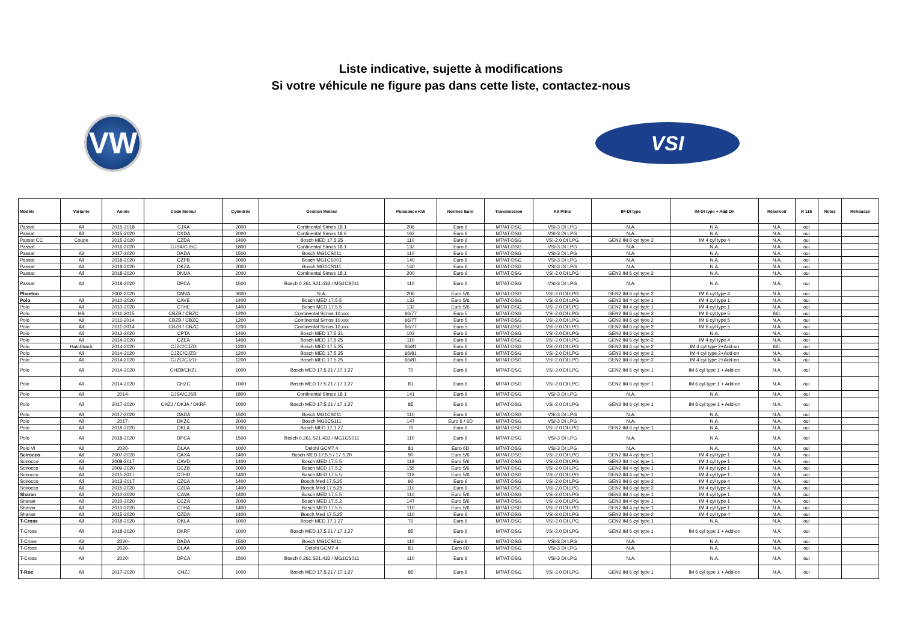Liste indicative, sujette à modifications
Si votre véhicule ne figure pas dans cette liste, contactez-nous
VW
VSI
| Modèle | Variante | Année | Code Moteur | Cylindrée | Gestion Moteur | Puissance KW | Normes Euro | Transmission | Kit Prins | IM-DI type | IM-DI type + Add On | Réservoir | R 115 | Notes | Réhausse |
| --- | --- | --- | --- | --- | --- | --- | --- | --- | --- | --- | --- | --- | --- | --- | --- |
| Passat | All | 2015-2018 | CJXA | 2000 | Continental Simos 18.1 | 206 | Euro 6 | MT/AT-DSG | VSI-3 DI LPG | N.A. | N.A. | N.A. | oui | | |
| Passat | All | 2015-2020 | CXDA | 2000 | Continental Simos 18.6 | 162 | Euro 6 | MT/AT-DSG | VSI-3 DI LPG | N.A. | N.A. | N.A. | oui | | |
| Passat CC | Coupe | 2015-2020 | CZDA | 1400 | Bosch MED 17.5.25 | 110 | Euro 6 | MT/AT-DSG | VSI-2.0 DI LPG | GEN2 IM 6 cyl type 2 | IM 4 cyl type 4 | N.A. | oui | | |
| Passat | | 2016-2020 | CJSA/CJSC | 1800 | Continental Simos 18.1 | 132 | Euro 6 | MT/AT-DSG | VSI-3 DI LPG | N.A. | N.A. | N.A. | oui | | |
| Passat | All | 2017-2020 | DADA | 1500 | Bosch MG1CS011 | 110 | Euro 6 | MT/AT-DSG | VSI-3 DI LPG | N.A. | N.A. | N.A. | oui | | |
| Passat | All | 2018-2020 | CZPB | 2000 | Bosch MG1CS001 | 140 | Euro 6 | MT/AT-DSG | VSI-3 DI LPG | N.A. | N.A. | N.A. | oui | | |
| Passat | All | 2018-2020 | DKZA | 2000 | Bosch MG1CS111 | 140 | Euro 6 | MT/AT-DSG | VSI-3 DI LPG | N.A. | N.A. | N.A. | oui | | |
| Passat | All | 2018-2020 | DNUA | 2000 | Continental Simos 18.1 | 200 | Euro 6 | MT/AT-DSG | VSI-2.0 DI LPG | GEN2 IM 6 cyl type 2 | N.A. | N.A. | oui | | |
| Passat | All | 2018-2020 | DPCA | 1500 | Bosch 0.261.S21.433 / MG1CS011 | 110 | Euro 6 | MT/AT-DSG | VSI-3 DI LPG | N.A. | N.A. | N.A. | oui | | |
| Phaeton | | 2002-2020 | CMVA | 3600 | N.A. | 206 | Euro 5/6 | MT/AT-DSG | VSI-2.0 DI LPG | GEN2 IM 6 cyl type 2 | IM 6 cyl type 4 | N.A. | oui | | |
| Polo | All | 2010-2020 | CAVE | 1400 | Bosch MED 17.5.5 | 132 | Euro 5/6 | MT/AT-DSG | VSI-2.0 DI LPG | GEN2 IM 4 cyl type 1 | IM 4 cyl type 1 | N.A. | oui | | |
| Polo | All | 2010-2020 | CTHE | 1400 | Bosch MED 17.5.5 | 132 | Euro 5/6 | MT/AT-DSG | VSI-2.0 DI LPG | GEN2 IM 4 cyl type 1 | IM 4 cyl type 1 | N.A. | oui | | |
| Polo | HB | 2011-2015 | CBZB / CBZC | 1200 | Continental Simos 10.xxx | 66/77 | Euro 5 | MT/AT-DSG | VSI-2.0 DI LPG | GEN2 IM 6 cyl type 2 | IM 6 cyl type 5 | 66L | oui | | |
| Polo | All | 2011-2014 | CBZB / CBZC | 1200 | Continental Simos 10.xxx | 66/77 | Euro 5 | MT/AT-DSG | VSI-2.0 DI LPG | GEN2 IM 6 cyl type 2 | IM 6 cyl type 5 | N.A. | oui | | |
| Polo | All | 2011-2014 | CBZB / CBZC | 1200 | Continental Simos 10.xxx | 66/77 | Euro 5 | MT/AT-DSG | VSI-2.0 DI LPG | GEN2 IM 6 cyl type 2 | IM 6 cyl type 5 | N.A. | oui | | |
| Polo | All | 2012-2020 | CPTA | 1400 | Bosch MED 17.5.21 | 103 | Euro 6 | MT/AT-DSG | VSI-2.0 DI LPG | GEN2 IM 6 cyl type 2 | N.A. | N.A. | oui | | |
| Polo | All | 2014-2020 | CZEA | 1400 | Bosch MED 17.5.25 | 110 | Euro 6 | MT/AT-DSG | VSI-2.0 DI LPG | GEN2 IM 6 cyl type 2 | IM 4 cyl type 4 | N.A. | oui | | |
| Polo | Hatchback | 2014-2020 | CJZC/CJZD | 1200 | Bosch MED 17.5.25 | 66/81 | Euro 6 | MT/AT-DSG | VSI-2.0 DI LPG | GEN2 IM 6 cyl type 2 | IM 4 cyl type 2+Add-on | 66L | oui | | |
| Polo | All | 2014-2020 | CJZC/CJZD | 1200 | Bosch MED 17.5.25 | 66/81 | Euro 6 | MT/AT-DSG | VSI-2.0 DI LPG | GEN2 IM 6 cyl type 2 | IM 4 cyl type 2+Add-on | N.A. | oui | | |
| Polo | All | 2014-2020 | CJZC/CJZD | 1200 | Bosch MED 17.5.25 | 66/81 | Euro 6 | MT/AT-DSG | VSI-2.0 DI LPG | GEN2 IM 6 cyl type 2 | IM 4 cyl type 2+Add-on | N.A. | oui | | |
| Polo | All | 2014-2020 | CHZB/CHZL | 1000 | Bosch MED 17.5.21 / 17.1.27 | 70 | Euro 6 | MT/AT-DSG | VSI-2.0 DI LPG | GEN2 IM 6 cyl type 1 | IM 6 cyl type 1 + Add-on | N.A. | oui | | |
| Polo | All | 2014-2020 | CHZC | 1000 | Bosch MED 17.5.21 / 17.1.27 | 81 | Euro 6 | MT/AT-DSG | VSI-2.0 DI LPG | GEN2 IM 6 cyl type 1 | IM 6 cyl type 1 + Add-on | N.A. | oui | | |
| Polo | All | 2014- | CJSA/CJSB | 1800 | Continental Simos 18.1 | 141 | Euro 6 | MT/AT-DSG | VSI-3 DI LPG | N.A. | N.A. | N.A. | oui | | |
| Polo | All | 2017-2020 | CHZJ / DKJA / DKRF | 1000 | Bosch MED 17.5.21 / 17.1.27 | 85 | Euro 6 | MT/AT-DSG | VSI-2.0 DI LPG | GEN2 IM 6 cyl type 1 | IM 6 cyl type 1 + Add-on | N.A. | oui | | |
| Polo | All | 2017-2020 | DADA | 1500 | Bosch MG1CS011 | 110 | Euro 6 | MT/AT-DSG | VSI-3 DI LPG | N.A. | N.A. | N.A. | oui | | |
| Polo | All | 2017- | DKZC | 2000 | Bosch MG1CS111 | 147 | Euro 6 / 6D | MT/AT-DSG | VSI-3 DI LPG | N.A. | N.A. | N.A. | oui | | |
| Polo | All | 2018-2020 | DKLA | 1000 | Bosch MED 17.1.27 | 70 | Euro 6 | MT/AT-DSG | VSI-2.0 DI LPG | GEN2 IM 6 cyl type 1 | N.A. | N.A. | oui | | |
| Polo | All | 2018-2020 | DPCA | 1500 | Bosch 0.261.S21.433 / MG1CS011 | 110 | Euro 6 | MT/AT-DSG | VSI-3 DI LPG | N.A. | N.A. | N.A. | oui | | |
| Polo VI | All | 2020- | DLAA | 1000 | Delphi GCM7.4 | 81 | Euro 6D | MT/AT-DSG | VSI-3 DI LPG | N.A. | N.A. | N.A. | oui | | |
| Scirocco | All | 2007-2020 | CAXA | 1400 | Bosch MED 17.5.5 / 17.5.20 | 90 | Euro 5/6 | MT/AT-DSG | VSI-2.0 DI LPG | GEN2 IM 4 cyl type 1 | IM 4 cyl type 1 | N.A. | oui | | |
| Scirocco | All | 2008-2017 | CAVD | 1400 | Bosch MED 17.5.5 | 118 | Euro 5/6 | MT/AT-DSG | VSI-2.0 DI LPG | GEN2 IM 4 cyl type 1 | IM 4 cyl type 1 | N.A. | oui | | |
| Scirocco | All | 2009-2020 | CCZB | 2000 | Bosch MED 17.5.2 | 155 | Euro 5/6 | MT/AT-DSG | VSI-2.0 DI LPG | GEN2 IM 4 cyl type 1 | IM 4 cyl type 1 | N.A. | oui | | |
| Scirocco | All | 2011-2017 | CTHD | 1400 | Bosch MED 17.5.5 | 118 | Euro 5/6 | MT/AT-DSG | VSI-2.0 DI LPG | GEN2 IM 4 cyl type 1 | IM 4 cyl type 1 | N.A. | oui | | |
| Scirocco | All | 2013-2017 | CZCA | 1400 | Bosch Med 17.5.25 | 92 | Euro 6 | MT/AT-DSG | VSI-2.0 DI LPG | GEN2 IM 6 cyl type 2 | IM 4 cyl type 4 | N.A. | oui | | |
| Scirocco | All | 2015-2020 | CZDA | 1400 | Bosch Med 17.5.25 | 110 | Euro 6 | MT/AT-DSG | VSI-2.0 DI LPG | GEN2 IM 6 cyl type 2 | IM 4 cyl type 4 | N.A. | oui | | |
| Sharan | All | 2010-2020 | CAVA | 1400 | Bosch MED 17.5.5 | 110 | Euro 5/6 | MT/AT-DSG | VSI-2.0 DI LPG | GEN2 IM 4 cyl type 1 | IM 4 cyl type 1 | N.A. | oui | | |
| Sharan | All | 2010-2020 | CCZA | 2000 | Bosch MED 17.5.2 | 147 | Euro 5/6 | MT/AT-DSG | VSI-2.0 DI LPG | GEN2 IM 4 cyl type 1 | IM 4 cyl type 1 | N.A. | oui | | |
| Sharan | All | 2010-2020 | CTHA | 1400 | Bosch MED 17.5.5 | 110 | Euro 5/6 | MT/AT-DSG | VSI-2.0 DI LPG | GEN2 IM 4 cyl type 1 | IM 4 cyl type 1 | N.A. | oui | | |
| Sharan | All | 2015-2020 | CZDA | 1400 | Bosch Med 17.5.25 | 110 | Euro 6 | MT/AT-DSG | VSI-2.0 DI LPG | GEN2 IM 6 cyl type 2 | IM 4 cyl type 4 | N.A. | oui | | |
| T-Cross | All | 2018-2020 | DKLA | 1000 | Bosch MED 17.1.27 | 70 | Euro 6 | MT/AT-DSG | VSI-2.0 DI LPG | GEN2 IM 6 cyl type 1 | N.A. | N.A. | oui | | |
| T-Cross | All | 2018-2020 | DKRF | 1000 | Bosch MED 17.5.21 / 17.1.27 | 85 | Euro 6 | MT/AT-DSG | VSI-2.0 DI LPG | GEN2 IM 6 cyl type 1 | IM 6 cyl type 1 + Add-on | N.A. | oui | | |
| T-Cross | All | 2020- | DADA | 1500 | Bosch MG1CS011 | 110 | Euro 6 | MT/AT-DSG | VSI-3 DI LPG | N.A. | N.A. | N.A. | oui | | |
| T-Cross | All | 2020- | DLAA | 1000 | Delphi GCM7.4 | 81 | Euro 6D | MT/AT-DSG | VSI-3 DI LPG | N.A. | N.A. | N.A. | oui | | |
| T-Cross | All | 2020- | DPCA | 1500 | Bosch 0.261.S21.433 / MG1CS011 | 110 | Euro 6 | MT/AT-DSG | VSI-3 DI LPG | N.A. | N.A. | N.A. | oui | | |
| T-Roc | All | 2017-2020 | CHZJ | 1000 | Bosch MED 17.5.21 / 17.1.27 | 85 | Euro 6 | MT/AT-DSG | VSI-2.0 DI LPG | GEN2 IM 6 cyl type 1 | IM 6 cyl type 1 + Add-on | N.A. | oui | | |